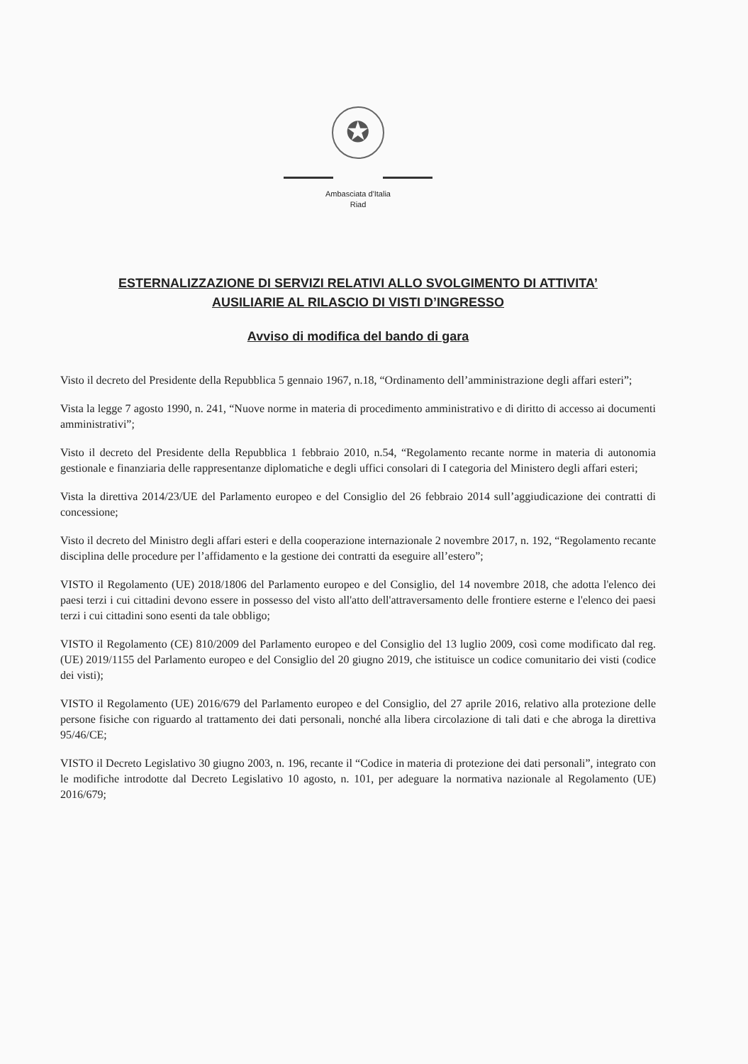✪
Ambasciata d'Italia
Riad
ESTERNALIZZAZIONE DI SERVIZI RELATIVI ALLO SVOLGIMENTO DI ATTIVITA’
AUSILIARIE AL RILASCIO DI VISTI D’INGRESSO
Avviso di modifica del bando di gara
Visto il decreto del Presidente della Repubblica 5 gennaio 1967, n.18, “Ordinamento dell’amministrazione degli affari esteri”;
Vista la legge 7 agosto 1990, n. 241, “Nuove norme in materia di procedimento amministrativo e di diritto di accesso ai documenti amministrativi”;
Visto il decreto del Presidente della Repubblica 1 febbraio 2010, n.54, “Regolamento recante norme in materia di autonomia gestionale e finanziaria delle rappresentanze diplomatiche e degli uffici consolari di I categoria del Ministero degli affari esteri;
Vista la direttiva 2014/23/UE del Parlamento europeo e del Consiglio del 26 febbraio 2014 sull’aggiudicazione dei contratti di concessione;
Visto il decreto del Ministro degli affari esteri e della cooperazione internazionale 2 novembre 2017, n. 192, “Regolamento recante disciplina delle procedure per l’affidamento e la gestione dei contratti da eseguire all’estero”;
VISTO il Regolamento (UE) 2018/1806 del Parlamento europeo e del Consiglio, del 14 novembre 2018, che adotta l'elenco dei paesi terzi i cui cittadini devono essere in possesso del visto all'atto dell'attraversamento delle frontiere esterne e l'elenco dei paesi terzi i cui cittadini sono esenti da tale obbligo;
VISTO il Regolamento (CE) 810/2009 del Parlamento europeo e del Consiglio del 13 luglio 2009, così come modificato dal reg. (UE) 2019/1155 del Parlamento europeo e del Consiglio del 20 giugno 2019, che istituisce un codice comunitario dei visti (codice dei visti);
VISTO il Regolamento (UE) 2016/679 del Parlamento europeo e del Consiglio, del 27 aprile 2016, relativo alla protezione delle persone fisiche con riguardo al trattamento dei dati personali, nonché alla libera circolazione di tali dati e che abroga la direttiva 95/46/CE;
VISTO il Decreto Legislativo 30 giugno 2003, n. 196, recante il “Codice in materia di protezione dei dati personali”, integrato con le modifiche introdotte dal Decreto Legislativo 10 agosto, n. 101, per adeguare la normativa nazionale al Regolamento (UE) 2016/679;